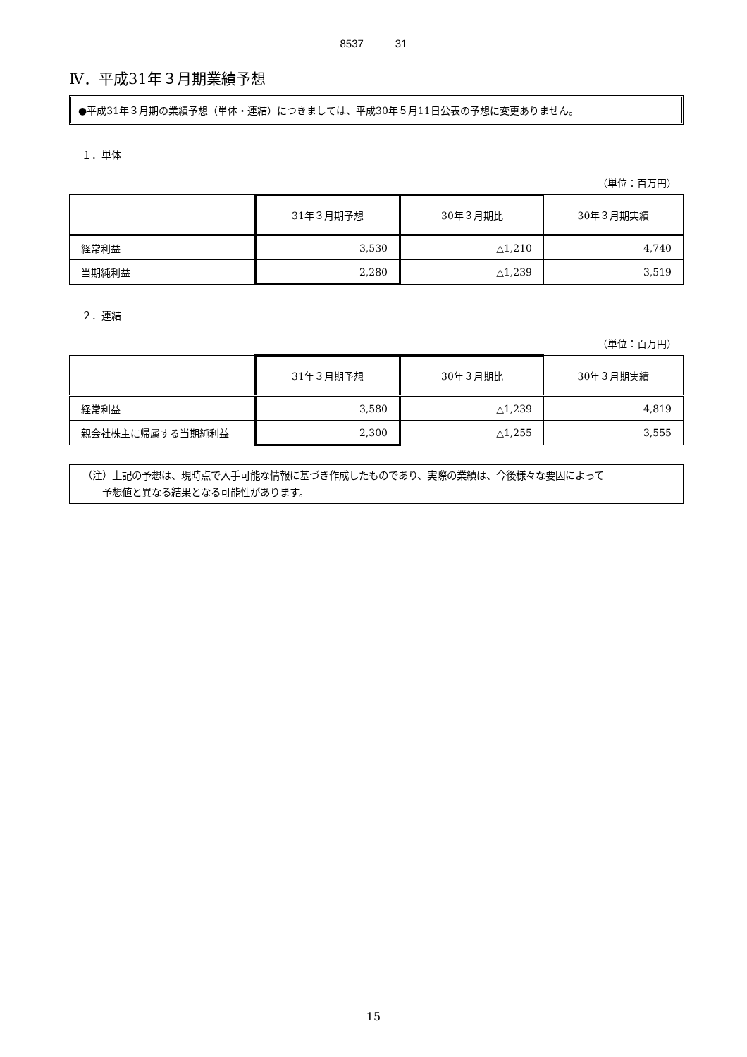8537　　　31
Ⅳ．平成31年３月期業績予想
●平成31年３月期の業績予想（単体・連結）につきましては、平成30年５月11日公表の予想に変更ありません。
１．単体
（単位：百万円）
| | 31年３月期予想 | 30年３月期比 | 30年３月期実績 |
| 経常利益 | 3,530 | △1,210 | 4,740 |
| 当期純利益 | 2,280 | △1,239 | 3,519 |
２．連結
（単位：百万円）
| | 31年３月期予想 | 30年３月期比 | 30年３月期実績 |
| 経常利益 | 3,580 | △1,239 | 4,819 |
| 親会社株主に帰属する当期純利益 | 2,300 | △1,255 | 3,555 |
（注）上記の予想は、現時点で入手可能な情報に基づき作成したものであり、実際の業績は、今後様々な要因によって
　　予想値と異なる結果となる可能性があります。
15